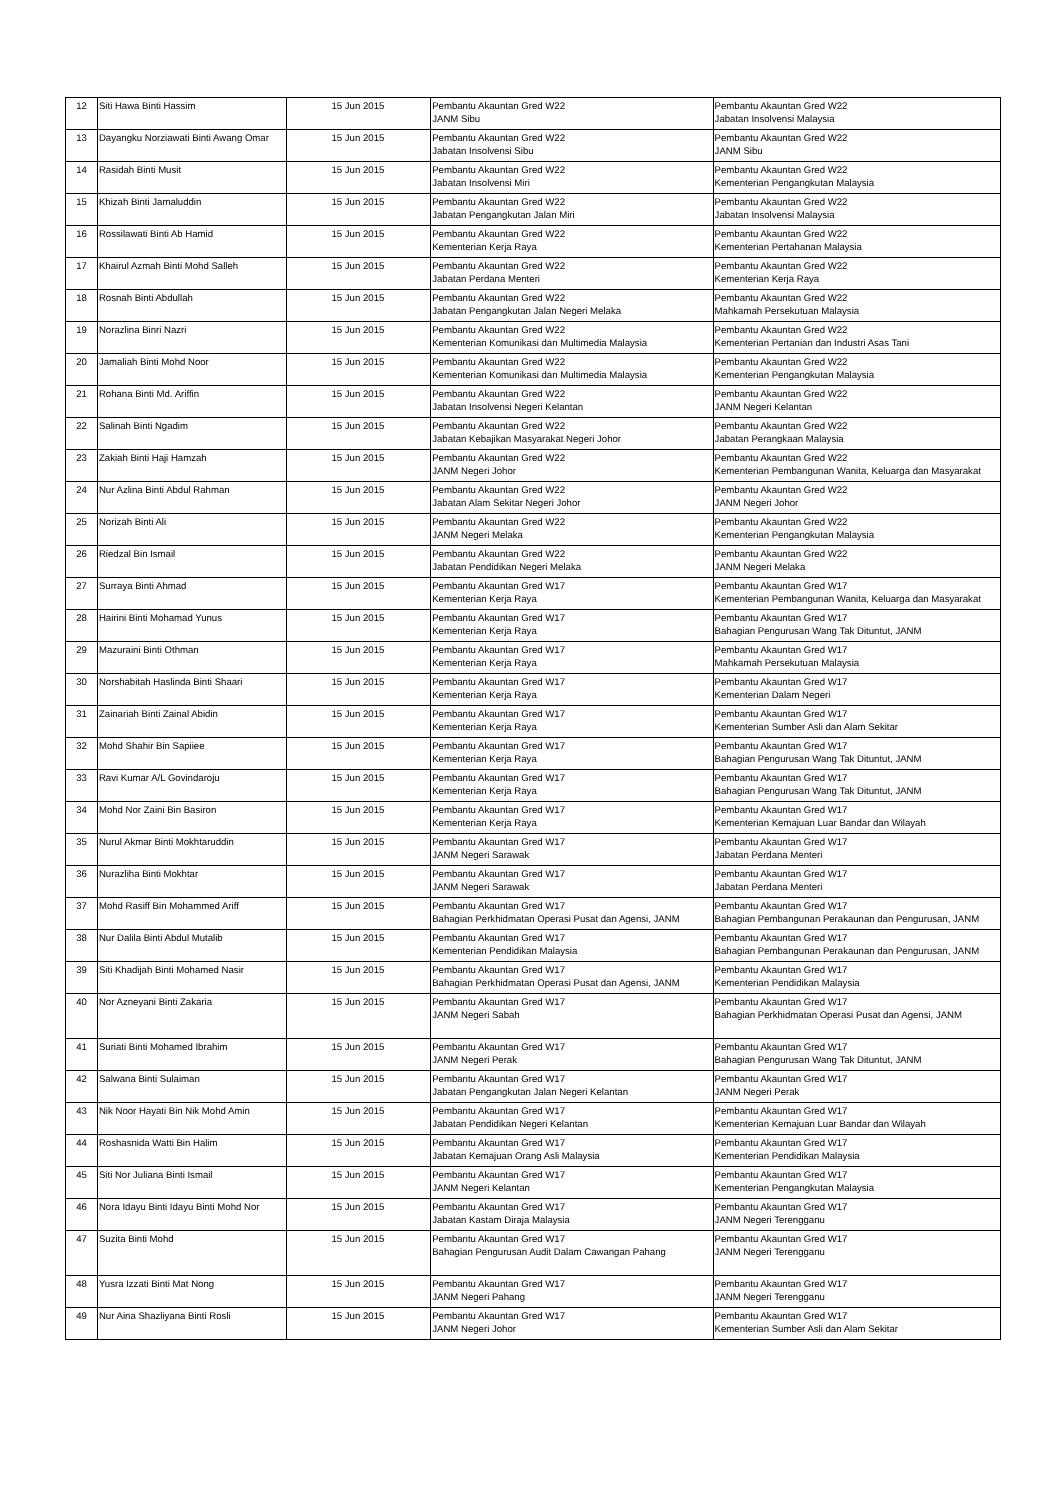| 12 | Siti Hawa Binti Hassim | 15 Jun 2015 | Pembantu Akauntan Gred W22 JANM Sibu | Pembantu Akauntan Gred W22 Jabatan Insolvensi Malaysia |
| 13 | Dayangku Norziawati Binti Awang Omar | 15 Jun 2015 | Pembantu Akauntan Gred W22 Jabatan Insolvensi Sibu | Pembantu Akauntan Gred W22 JANM Sibu |
| 14 | Rasidah Binti Musit | 15 Jun 2015 | Pembantu Akauntan Gred W22 Jabatan Insolvensi Miri | Pembantu Akauntan Gred W22 Kementerian Pengangkutan Malaysia |
| 15 | Khizah Binti Jamaluddin | 15 Jun 2015 | Pembantu Akauntan Gred W22 Jabatan Pengangkutan Jalan Miri | Pembantu Akauntan Gred W22 Jabatan Insolvensi Malaysia |
| 16 | Rossilawati Binti Ab Hamid | 15 Jun 2015 | Pembantu Akauntan Gred W22 Kementerian Kerja Raya | Pembantu Akauntan Gred W22 Kementerian Pertahanan Malaysia |
| 17 | Khairul Azmah Binti Mohd Salleh | 15 Jun 2015 | Pembantu Akauntan Gred W22 Jabatan Perdana Menteri | Pembantu Akauntan Gred W22 Kementerian Kerja Raya |
| 18 | Rosnah Binti Abdullah | 15 Jun 2015 | Pembantu Akauntan Gred W22 Jabatan Pengangkutan Jalan Negeri Melaka | Pembantu Akauntan Gred W22 Mahkamah Persekutuan Malaysia |
| 19 | Norazlina Binri Nazri | 15 Jun 2015 | Pembantu Akauntan Gred W22 Kementerian Komunikasi dan Multimedia Malaysia | Pembantu Akauntan Gred W22 Kementerian Pertanian dan Industri Asas Tani |
| 20 | Jamaliah Binti Mohd Noor | 15 Jun 2015 | Pembantu Akauntan Gred W22 Kementerian Komunikasi dan Multimedia Malaysia | Pembantu Akauntan Gred W22 Kementerian Pengangkutan Malaysia |
| 21 | Rohana Binti Md. Ariffin | 15 Jun 2015 | Pembantu Akauntan Gred W22 Jabatan Insolvensi Negeri Kelantan | Pembantu Akauntan Gred W22 JANM Negeri Kelantan |
| 22 | Salinah Binti Ngadim | 15 Jun 2015 | Pembantu Akauntan Gred W22 Jabatan Kebajikan Masyarakat Negeri Johor | Pembantu Akauntan Gred W22 Jabatan Perangkaan Malaysia |
| 23 | Zakiah Binti Haji Hamzah | 15 Jun 2015 | Pembantu Akauntan Gred W22 JANM Negeri Johor | Pembantu Akauntan Gred W22 Kementerian Pembangunan Wanita, Keluarga dan Masyarakat |
| 24 | Nur Azlina Binti Abdul Rahman | 15 Jun 2015 | Pembantu Akauntan Gred W22 Jabatan Alam Sekitar Negeri Johor | Pembantu Akauntan Gred W22 JANM Negeri Johor |
| 25 | Norizah Binti Ali | 15 Jun 2015 | Pembantu Akauntan Gred W22 JANM Negeri Melaka | Pembantu Akauntan Gred W22 Kementerian Pengangkutan Malaysia |
| 26 | Riedzal Bin Ismail | 15 Jun 2015 | Pembantu Akauntan Gred W22 Jabatan Pendidikan Negeri Melaka | Pembantu Akauntan Gred W22 JANM Negeri Melaka |
| 27 | Surraya Binti Ahmad | 15 Jun 2015 | Pembantu Akauntan Gred W17 Kementerian Kerja Raya | Pembantu Akauntan Gred W17 Kementerian Pembangunan Wanita, Keluarga dan Masyarakat |
| 28 | Hairini Binti Mohamad Yunus | 15 Jun 2015 | Pembantu Akauntan Gred W17 Kementerian Kerja Raya | Pembantu Akauntan Gred W17 Bahagian Pengurusan Wang Tak Dituntut, JANM |
| 29 | Mazuraini Binti Othman | 15 Jun 2015 | Pembantu Akauntan Gred W17 Kementerian Kerja Raya | Pembantu Akauntan Gred W17 Mahkamah Persekutuan Malaysia |
| 30 | Norshabitah Haslinda Binti Shaari | 15 Jun 2015 | Pembantu Akauntan Gred W17 Kementerian Kerja Raya | Pembantu Akauntan Gred W17 Kementerian Dalam Negeri |
| 31 | Zainariah Binti Zainal Abidin | 15 Jun 2015 | Pembantu Akauntan Gred W17 Kementerian Kerja Raya | Pembantu Akauntan Gred W17 Kementerian Sumber Asli dan Alam Sekitar |
| 32 | Mohd Shahir Bin Sapiiee | 15 Jun 2015 | Pembantu Akauntan Gred W17 Kementerian Kerja Raya | Pembantu Akauntan Gred W17 Bahagian Pengurusan Wang Tak Dituntut, JANM |
| 33 | Ravi Kumar A/L Govindaroju | 15 Jun 2015 | Pembantu Akauntan Gred W17 Kementerian Kerja Raya | Pembantu Akauntan Gred W17 Bahagian Pengurusan Wang Tak Dituntut, JANM |
| 34 | Mohd Nor Zaini Bin Basiron | 15 Jun 2015 | Pembantu Akauntan Gred W17 Kementerian Kerja Raya | Pembantu Akauntan Gred W17 Kementerian Kemajuan Luar Bandar dan Wilayah |
| 35 | Nurul Akmar Binti Mokhtaruddin | 15 Jun 2015 | Pembantu Akauntan Gred W17 JANM Negeri Sarawak | Pembantu Akauntan Gred W17 Jabatan Perdana Menteri |
| 36 | Nurazliha Binti Mokhtar | 15 Jun 2015 | Pembantu Akauntan Gred W17 JANM Negeri Sarawak | Pembantu Akauntan Gred W17 Jabatan Perdana Menteri |
| 37 | Mohd Rasiff Bin Mohammed Ariff | 15 Jun 2015 | Pembantu Akauntan Gred W17 Bahagian Perkhidmatan Operasi Pusat dan Agensi, JANM | Pembantu Akauntan Gred W17 Bahagian Pembangunan Perakaunan dan Pengurusan, JANM |
| 38 | Nur Dalila Binti Abdul Mutalib | 15 Jun 2015 | Pembantu Akauntan Gred W17 Kementerian Pendidikan Malaysia | Pembantu Akauntan Gred W17 Bahagian Pembangunan Perakaunan dan Pengurusan, JANM |
| 39 | Siti Khadijah Binti Mohamed Nasir | 15 Jun 2015 | Pembantu Akauntan Gred W17 Bahagian Perkhidmatan Operasi Pusat dan Agensi, JANM | Pembantu Akauntan Gred W17 Kementerian Pendidikan Malaysia |
| 40 | Nor Azneyani Binti Zakaria | 15 Jun 2015 | Pembantu Akauntan Gred W17 JANM Negeri Sabah | Pembantu Akauntan Gred W17 Bahagian Perkhidmatan Operasi Pusat dan Agensi, JANM |
| 41 | Suriati Binti Mohamed Ibrahim | 15 Jun 2015 | Pembantu Akauntan Gred W17 JANM Negeri Perak | Pembantu Akauntan Gred W17 Bahagian Pengurusan Wang Tak Dituntut, JANM |
| 42 | Salwana Binti Sulaiman | 15 Jun 2015 | Pembantu Akauntan Gred W17 Jabatan Pengangkutan Jalan Negeri Kelantan | Pembantu Akauntan Gred W17 JANM Negeri Perak |
| 43 | Nik Noor Hayati Bin Nik Mohd Amin | 15 Jun 2015 | Pembantu Akauntan Gred W17 Jabatan Pendidikan Negeri Kelantan | Pembantu Akauntan Gred W17 Kementerian Kemajuan Luar Bandar dan Wilayah |
| 44 | Roshasnida Watti Bin Halim | 15 Jun 2015 | Pembantu Akauntan Gred W17 Jabatan Kemajuan Orang Asli Malaysia | Pembantu Akauntan Gred W17 Kementerian Pendidikan Malaysia |
| 45 | Siti Nor Juliana Binti Ismail | 15 Jun 2015 | Pembantu Akauntan Gred W17 JANM Negeri Kelantan | Pembantu Akauntan Gred W17 Kementerian Pengangkutan Malaysia |
| 46 | Nora Idayu Binti Idayu Binti Mohd Nor | 15 Jun 2015 | Pembantu Akauntan Gred W17 Jabatan Kastam Diraja Malaysia | Pembantu Akauntan Gred W17 JANM Negeri Terengganu |
| 47 | Suzita Binti Mohd | 15 Jun 2015 | Pembantu Akauntan Gred W17 Bahagian Pengurusan Audit Dalam Cawangan Pahang | Pembantu Akauntan Gred W17 JANM Negeri Terengganu |
| 48 | Yusra Izzati Binti Mat Nong | 15 Jun 2015 | Pembantu Akauntan Gred W17 JANM Negeri Pahang | Pembantu Akauntan Gred W17 JANM Negeri Terengganu |
| 49 | Nur Aina Shazliyana Binti Rosli | 15 Jun 2015 | Pembantu Akauntan Gred W17 JANM Negeri Johor | Pembantu Akauntan Gred W17 Kementerian Sumber Asli dan Alam Sekitar |